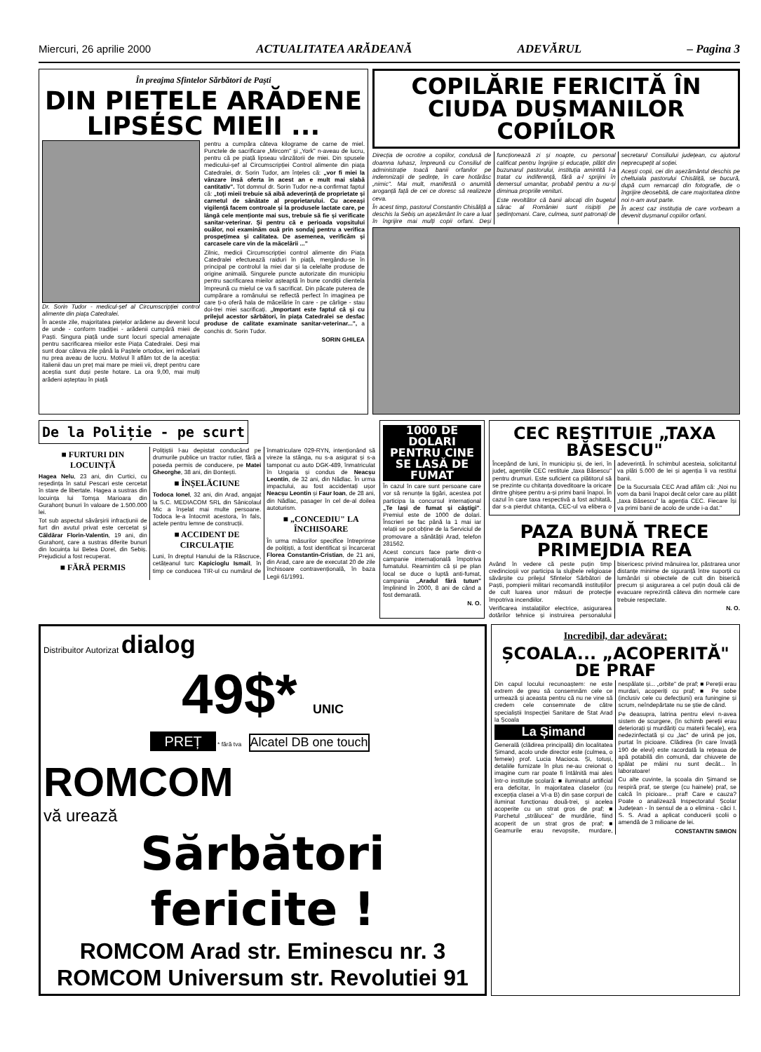Miercuri, 26 aprilie 2000 ACTUALITATEA ARĂDEANĂ ADEVĂRUL – Pagina 3
În preajma Sfintelor Sărbători de Paști
DIN PIEȚELE ARĂDENE LIPSESC MIEII ...
Dr. Sorin Tudor - medicul-șef al Circumscripției control alimente din piața Catedralei.
În aceste zile, majoritatea piețelor arădene au devenit locul de unde - conform tradiției - arădenii cumpără mieii de Paști. Singura piață unde sunt locuri special amenajate pentru sacrificarea mieilor este Piața Catedralei. Deși mai sunt doar câteva zile până la Paștele ortodox, ieri măcelarii nu prea aveau de lucru. Motivul îl aflăm tot de la aceștia: italienii dau un preț mai mare pe mieii vii, drept pentru care aceștia sunt duși peste hotare. La ora 9,00, mai mulți arădeni așteptau în piață
pentru a cumpăra câteva kilograme de carne de miel. Punctele de sacrificare „Mircom" și „York" n-aveau de lucru, pentru că pe piață lipseau vânzătorii de miei. Din spusele medicului-șef al Circumscripției Control alimente din piața Catedralei, dr. Sorin Tudor, am înțeles că: „vor fi miei la vânzare însă oferta în acest an e mult mai slabă cantitativ". Tot domnul dr. Sorin Tudor ne-a confirmat faptul că: „toți mieii trebuie să aibă adeverință de proprietate și carnetul de sănătate al proprietarului. Cu aceeași vigilență facem controale și la produsele lactate care, pe lângă cele menționte mai sus, trebuie să fie și verificate sanitar-veterinar. Și pentru că e perioada vopsitului ouălor, noi examinăm ouă prin sondaj pentru a verifica prospețimea și calitatea. De asemenea, verificăm și carcasele care vin de la măcelării ..."
Zilnic, medicii Circumscripției control alimente din Piața Catedralei efectuează raiduri în piață, mergându-se în principal pe controlul la miei dar și la celelalte produse de origine animală. Singurele puncte autorizate din municipiu pentru sacrificarea mieilor așteaptă în bune condiții clientela împreună cu mielul ce va fi sacrificat. Din păcate puterea de cumpărare a românului se reflectă perfect în imaginea pe care ți-o oferă hala de măcelărie în care - pe cârlige - stau doi-trei miei sacrificați. „Important este faptul că și cu prilejul acestor sărbători, în piața Catedralei se desfac produse de calitate examinate sanitar-veterinar...", a conchis dr. Sorin Tudor.
SORIN GHILEA
COPILĂRIE FERICITĂ ÎN CIUDA DUȘMANILOR COPIILOR
Direcția de ocrotire a copiilor, condusă de doamna Iuhasz, împreună cu Consiliul de administrație toacă banii orfanilor pe indemnizații de ședințe, în care hotărăsc „nimic". Mai mult, manifestă o anumită aroganță față de cei ce doresc să realizeze ceva.
În acest timp, pastorul Constantin Chisăliță a deschis la Sebiș un așezământ în care a luat în îngrijire mai mulți copii orfani. Deși funcționează zi și noapte, cu personal calificat pentru îngrijire și educație, plătit din buzunarul pastorului, instituția amintită l-a tratat cu indiferență, fără a-l sprijini în demersul umanitar, probabil pentru a nu-și diminua propriile venituri.
Este revoltător că banii alocați din bugetul sărac al României sunt risipiți pe ședințomani. Care, culmea, sunt patronați de secretarul Consiliului județean, cu ajutorul neprecupețit al soției.
Acești copii, cei din așezământul deschis pe cheltuiala pastorului Chisăliță, se bucură, după cum remarcați din fotografie, de o îngrijire deosebită, de care majoritatea dintre noi n-am avut parte.
În acest caz instituția de care vorbeam a devenit dușmanul copiilor orfani.
De la Poliție - pe scurt
■ FURTURI DIN LOCUINȚĂ
Hagea Nelu, 23 ani, din Curtici, cu reședința în satul Pescari este cercetat în stare de libertate. Hagea a sustras din locuința lui Tomșa Marioara din Gurahonț bunuri în valoare de 1.500.000 lei.
Tot sub aspectul săvârșirii infracțiunii de furt din avutul privat este cercetat și Căldărar Florin-Valentin, 19 ani, din Gurahonț, care a sustras diferite bunuri din locuința lui Betea Dorel, din Sebiș. Prejudiciul a fost recuperat.
■ FĂRĂ PERMIS
Polițiștii l-au depistat conducând pe drumurile publice un tractor rutier, fără a poseda permis de conducere, pe Matei Gheorghe, 38 ani, din Bontești.
■ ÎNȘELĂCIUNE
Todoca Ionel, 32 ani, din Arad, angajat la S.C. MEDIACOM SRL din Sânicolaul Mic a înșelat mai multe persoane. Todoca le-a întocmit acestora, în fals, actele pentru lemne de construcții.
■ ACCIDENT DE CIRCULAȚIE
Luni, în dreptul Hanului de la Răscruce, cetățeanul turc Kapicioglu Ismail, în timp ce conducea TIR-ul cu numărul de înmatriculare 029-RYN, intenționând să vireze la stânga, nu s-a asigurat și s-a tamponat cu auto DGK-489, înmatriculat în Ungaria și condus de Neacșu Leontin, de 32 ani, din Nădlac. În urma impactului, au fost accidentați ușor Neacșu Leontin și Faur Ioan, de 28 ani, din Nădlac, pasager în cel de-al doilea autoturism.
■ „CONCEDIU" LA ÎNCHISOARE
În urma măsurilor specifice întreprinse de polițiști, a fost identificat și încarcerat Florea Constantin-Cristian, de 21 ani, din Arad, care are de executat 20 de zile închisoare contravențională, în baza Legii 61/1991.
1000 DE DOLARI PENTRU CINE SE LASĂ DE FUMAT
În cazul în care sunt persoane care vor să renunțe la țigări, acestea pot participa la concursul internațional „Te lași de fumat și câștigi". Premiul este de 1000 de dolari. Înscrieri se fac până la 1 mai iar relații se pot obține de la Serviciul de promovare a sănătății Arad, telefon 281562.
Acest concurs face parte dintr-o campanie internațională împotriva fumatului. Reamintim că și pe plan local se duce o luptă anti-fumat, campania „Aradul fără tutun" împlinind în 2000, 8 ani de când a fost demarată.
N. O.
CEC RESTITUIE „TAXA BĂSESCU"
Începând de luni, în municipiu și, de ieri, în județ, agențiile CEC restituie „taxa Băsescu" pentru drumuri. Este suficient ca plătitorul să se prezinte cu chitanța doveditoare la oricare dintre ghișee pentru a-și primi banii înapoi. În cazul în care taxa respectivă a fost achitată, dar s-a pierdut chitanța, CEC-ul va elibera o adeverință. În schimbul acesteia, solicitantul va plăti 5.000 de lei și agenția îi va restitui banii.
De la Sucursala CEC Arad aflăm că: „Noi nu vom da banii înapoi decât celor care au plătit „taxa Băsescu" la agenția CEC. Fiecare își va primi banii de acolo de unde i-a dat."
PAZA BUNĂ TRECE PRIMEJDIA REA
Având în vedere că peste puțin timp credincioșii vor participa la slujbele religioase săvârșite cu prilejul Sfintelor Sărbători de Paști, pompierii militari recomandă instituțiilor de cult luarea unor măsuri de protecție împotriva incendiilor.
Verificarea instalațiilor electrice, asigurarea dotărilor tehnice și instruirea personalului bisericesc privind mânuirea lor, păstrarea unor distanțe minime de siguranță între suporții cu lumânări și obiectele de cult din biserică precum și asigurarea a cel puțin două căi de evacuare reprezintă câteva din normele care trebuie respectate.
N. O.
Distribuitor Autorizat dialog
49$* UNIC
PREȚ
* fără tva
Alcatel DB one touch
ROMCOM
vă urează
Sărbători fericite !
ROMCOM Arad str. Eminescu nr. 3
ROMCOM Universum str. Revolutiei 91
Incredibil, dar adevărat:
ȘCOALA... „ACOPERITĂ" DE PRAF
Din capul locului recunoaștem: ne este extrem de greu să consemnăm cele ce urmează și aceasta pentru că nu ne vine să credem cele consemnate de către specialiștii Inspecției Sanitare de Stat Arad la Școala
La Șimand
Generală (clădirea principală) din localitatea Șimand, acolo unde director este (culmea, o femeie) prof. Lucia Macioca. Și, totuși, detaliile furnizate în plus ne-au creionat o imagine cum rar poate fi întâlnită mai ales într-o instituție școlară: ■ iluminatul artificial era deficitar, în majoritatea claselor (cu excepția clasei a VI-a B) din șase corpuri de iluminat funcționau două-trei, și acelea acoperite cu un strat gros de praf; ■ Parchetul „strălucea" de murdărie, fiind acoperit de un strat gros de praf; ■ Geamurile erau nevopsite, murdare, nespălate și... „orbite" de praf; ■ Pereții erau murdari, acoperiți cu praf; ■ Pe sobe (inclusiv cele cu defecțiuni) era funingine și scrum, neîndepărtate nu se știe de când.
Pe deasupra, latrina pentru elevi n-avea sistem de scurgere, (în schimb pereții erau deteriorați și murdăriți cu materii fecale), era nedezinfectată și cu „lac" de urină pe jos, purtat în picioare. Clădirea (în care învață 190 de elevi) este racordată la rețeaua de apă potabilă din comună, dar chiuvete de spălat pe mâini nu sunt decât... în laboratoare!
Cu alte cuvinte, la școala din Șimand se respiră praf, se șterge (cu hainele) praf, se calcă în picioare... praf! Care e cauza? Poate o analizează Inspectoratul Școlar Județean - în sensul de a o elimina - căci I. S. S. Arad a aplicat conducerii școlii o amendă de 3 milioane de lei.
CONSTANTIN SIMION